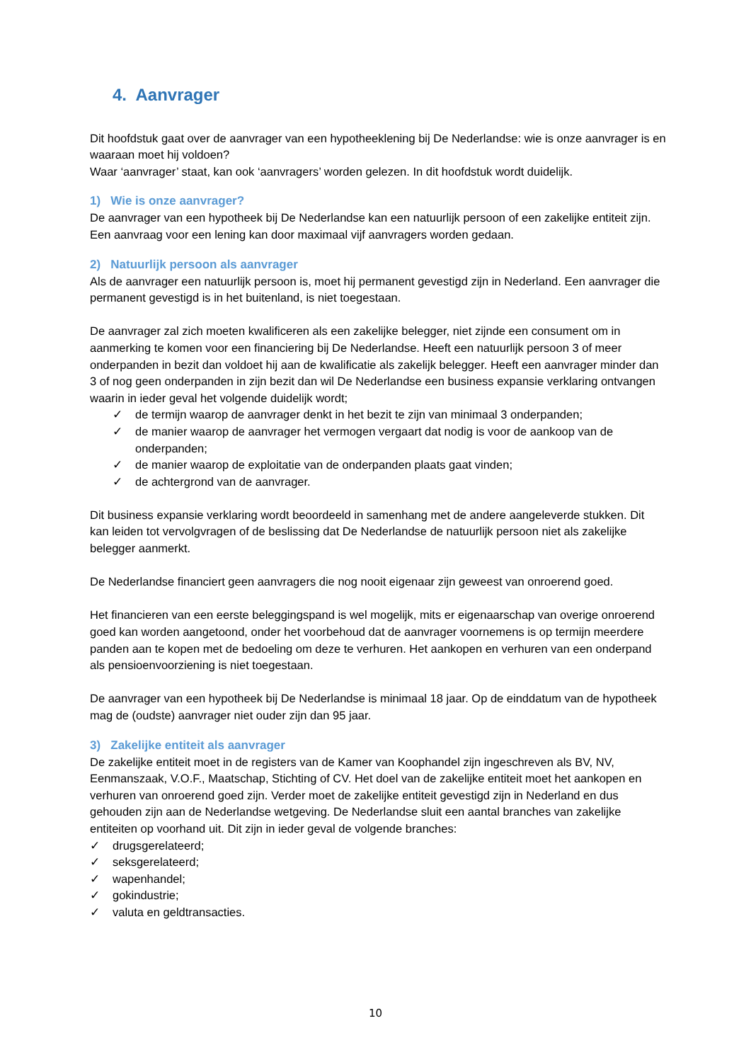4. Aanvrager
Dit hoofdstuk gaat over de aanvrager van een hypotheeklening bij De Nederlandse: wie is onze aanvrager is en waaraan moet hij voldoen?
Waar ‘aanvrager’ staat, kan ook ‘aanvragers’ worden gelezen. In dit hoofdstuk wordt duidelijk.
1) Wie is onze aanvrager?
De aanvrager van een hypotheek bij De Nederlandse kan een natuurlijk persoon of een zakelijke entiteit zijn. Een aanvraag voor een lening kan door maximaal vijf aanvragers worden gedaan.
2) Natuurlijk persoon als aanvrager
Als de aanvrager een natuurlijk persoon is, moet hij permanent gevestigd zijn in Nederland. Een aanvrager die permanent gevestigd is in het buitenland, is niet toegestaan.
De aanvrager zal zich moeten kwalificeren als een zakelijke belegger, niet zijnde een consument om in aanmerking te komen voor een financiering bij De Nederlandse. Heeft een natuurlijk persoon 3 of meer onderpanden in bezit dan voldoet hij aan de kwalificatie als zakelijk belegger. Heeft een aanvrager minder dan 3 of nog geen onderpanden in zijn bezit dan wil De Nederlandse een business expansie verklaring ontvangen waarin in ieder geval het volgende duidelijk wordt;
✓ de termijn waarop de aanvrager denkt in het bezit te zijn van minimaal 3 onderpanden;
✓ de manier waarop de aanvrager het vermogen vergaart dat nodig is voor de aankoop van de onderpanden;
✓ de manier waarop de exploitatie van de onderpanden plaats gaat vinden;
✓ de achtergrond van de aanvrager.
Dit business expansie verklaring wordt beoordeeld in samenhang met de andere aangeleverde stukken. Dit kan leiden tot vervolgvragen of de beslissing dat De Nederlandse de natuurlijk persoon niet als zakelijke belegger aanmerkt.
De Nederlandse financiert geen aanvragers die nog nooit eigenaar zijn geweest van onroerend goed.
Het financieren van een eerste beleggingspand is wel mogelijk, mits er eigenaarschap van overige onroerend goed kan worden aangetoond, onder het voorbehoud dat de aanvrager voornemens is op termijn meerdere panden aan te kopen met de bedoeling om deze te verhuren. Het aankopen en verhuren van een onderpand als pensioenvoorziening is niet toegestaan.
De aanvrager van een hypotheek bij De Nederlandse is minimaal 18 jaar. Op de einddatum van de hypotheek mag de (oudste) aanvrager niet ouder zijn dan 95 jaar.
3) Zakelijke entiteit als aanvrager
De zakelijke entiteit moet in de registers van de Kamer van Koophandel zijn ingeschreven als BV, NV, Eenmanszaak, V.O.F., Maatschap, Stichting of CV. Het doel van de zakelijke entiteit moet het aankopen en verhuren van onroerend goed zijn. Verder moet de zakelijke entiteit gevestigd zijn in Nederland en dus gehouden zijn aan de Nederlandse wetgeving. De Nederlandse sluit een aantal branches van zakelijke entiteiten op voorhand uit. Dit zijn in ieder geval de volgende branches:
✓ drugsgerelateerd;
✓ seksgerelateerd;
✓ wapenhandel;
✓ gokindustrie;
✓ valuta en geldtransacties.
10